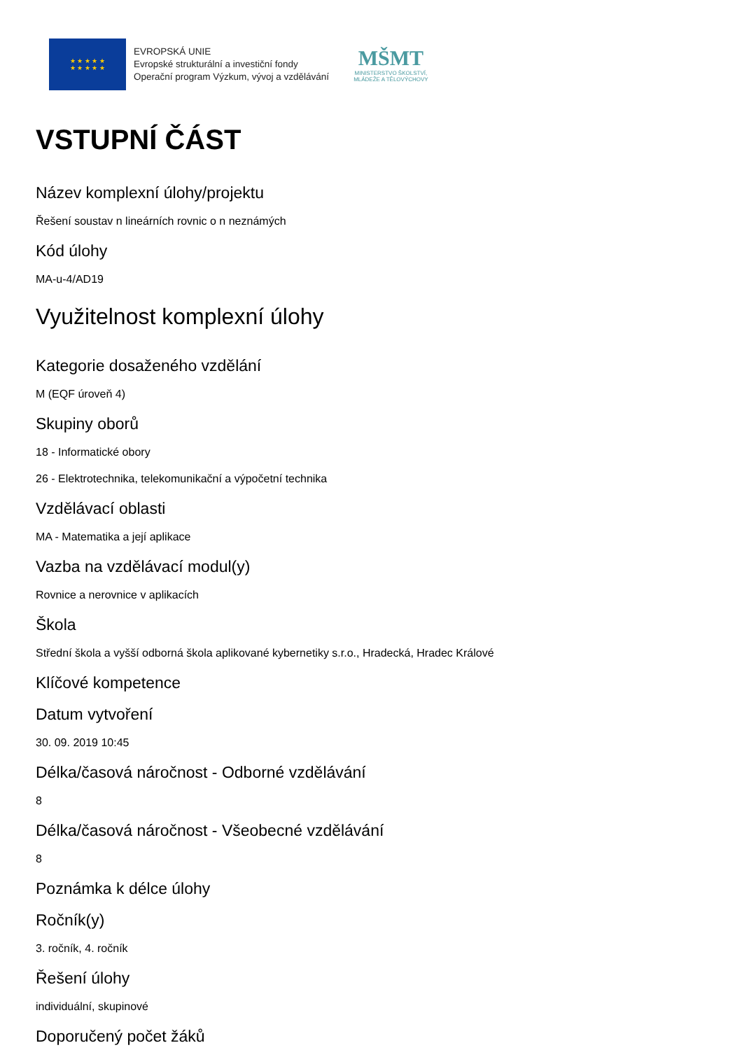★ ★ ★ ★ ★
★ ★ ★ ★ ★
EVROPSKÁ UNIE
Evropské strukturální a investiční fondy
Operační program Výzkum, vývoj a vzdělávání
MŠMT
MINISTERSTVO ŠKOLSTVÍ,
MLÁDEŽE A TĚLOVÝCHOVY
VSTUPNÍ ČÁST
Název komplexní úlohy/projektu
Řešení soustav n lineárních rovnic o n neznámých
Kód úlohy
MA-u-4/AD19
Využitelnost komplexní úlohy
Kategorie dosaženého vzdělání
M (EQF úroveň 4)
Skupiny oborů
18 - Informatické obory
26 - Elektrotechnika, telekomunikační a výpočetní technika
Vzdělávací oblasti
MA - Matematika a její aplikace
Vazba na vzdělávací modul(y)
Rovnice a nerovnice v aplikacích
Škola
Střední škola a vyšší odborná škola aplikované kybernetiky s.r.o., Hradecká, Hradec Králové
Klíčové kompetence
Datum vytvoření
30. 09. 2019 10:45
Délka/časová náročnost - Odborné vzdělávání
8
Délka/časová náročnost - Všeobecné vzdělávání
8
Poznámka k délce úlohy
Ročník(y)
3. ročník, 4. ročník
Řešení úlohy
individuální, skupinové
Doporučený počet žáků